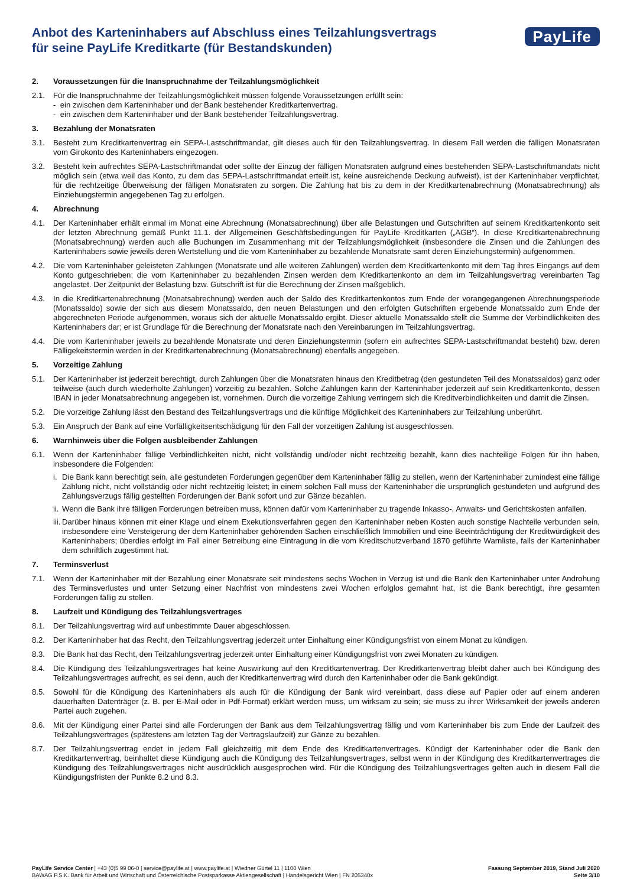Anbot des Karteninhabers auf Abschluss eines Teilzahlungsvertrags
für seine PayLife Kreditkarte (für Bestandskunden)
PayLife
2. Voraussetzungen für die Inanspruchnahme der Teilzahlungsmöglichkeit
2.1. Für die Inanspruchnahme der Teilzahlungsmöglichkeit müssen folgende Voraussetzungen erfüllt sein:
- ein zwischen dem Karteninhaber und der Bank bestehender Kreditkartenvertrag.
- ein zwischen dem Karteninhaber und der Bank bestehender Teilzahlungsvertrag.
3. Bezahlung der Monatsraten
3.1. Besteht zum Kreditkartenvertrag ein SEPA-Lastschriftmandat, gilt dieses auch für den Teilzahlungsvertrag. In diesem Fall werden die fälligen Monatsraten vom Girokonto des Karteninhabers eingezogen.
3.2. Besteht kein aufrechtes SEPA-Lastschriftmandat oder sollte der Einzug der fälligen Monatsraten aufgrund eines bestehenden SEPA-Lastschriftmandats nicht möglich sein (etwa weil das Konto, zu dem das SEPA-Lastschriftmandat erteilt ist, keine ausreichende Deckung aufweist), ist der Karteninhaber verpflichtet, für die rechtzeitige Überweisung der fälligen Monatsraten zu sorgen. Die Zahlung hat bis zu dem in der Kreditkartenabrechnung (Monatsabrechnung) als Einziehungstermin angegebenen Tag zu erfolgen.
4. Abrechnung
4.1. Der Karteninhaber erhält einmal im Monat eine Abrechnung (Monatsabrechnung) über alle Belastungen und Gutschriften auf seinem Kreditkartenkonto seit der letzten Abrechnung gemäß Punkt 11.1. der Allgemeinen Geschäftsbedingungen für PayLife Kreditkarten („AGB“). In diese Kreditkartenabrechnung (Monatsabrechnung) werden auch alle Buchungen im Zusammenhang mit der Teilzahlungsmöglichkeit (insbesondere die Zinsen und die Zahlungen des Karteninhabers sowie jeweils deren Wertstellung und die vom Karteninhaber zu bezahlende Monatsrate samt deren Einziehungstermin) aufgenommen.
4.2. Die vom Karteninhaber geleisteten Zahlungen (Monatsrate und alle weiteren Zahlungen) werden dem Kreditkartenkonto mit dem Tag ihres Eingangs auf dem Konto gutgeschrieben; die vom Karteninhaber zu bezahlenden Zinsen werden dem Kreditkartenkonto an dem im Teilzahlungsvertrag vereinbarten Tag angelastet. Der Zeitpunkt der Belastung bzw. Gutschrift ist für die Berechnung der Zinsen maßgeblich.
4.3. In die Kreditkartenabrechnung (Monatsabrechnung) werden auch der Saldo des Kreditkartenkontos zum Ende der vorangegangenen Abrechnungsperiode (Monatssaldo) sowie der sich aus diesem Monatssaldo, den neuen Belastungen und den erfolgten Gutschriften ergebende Monatssaldo zum Ende der abgerechneten Periode aufgenommen, woraus sich der aktuelle Monatssaldo ergibt. Dieser aktuelle Monatssaldo stellt die Summe der Verbindlichkeiten des Karteninhabers dar; er ist Grundlage für die Berechnung der Monatsrate nach den Vereinbarungen im Teilzahlungsvertrag.
4.4. Die vom Karteninhaber jeweils zu bezahlende Monatsrate und deren Einziehungstermin (sofern ein aufrechtes SEPA-Lastschriftmandat besteht) bzw. deren Fälligekeitstermin werden in der Kreditkartenabrechnung (Monatsabrechnung) ebenfalls angegeben.
5. Vorzeitige Zahlung
5.1. Der Karteninhaber ist jederzeit berechtigt, durch Zahlungen über die Monatsraten hinaus den Kreditbetrag (den gestundeten Teil des Monatssaldos) ganz oder teilweise (auch durch wiederholte Zahlungen) vorzeitig zu bezahlen. Solche Zahlungen kann der Karteninhaber jederzeit auf sein Kreditkartenkonto, dessen IBAN in jeder Monatsabrechnung angegeben ist, vornehmen. Durch die vorzeitige Zahlung verringern sich die Kreditverbindlichkeiten und damit die Zinsen.
5.2. Die vorzeitige Zahlung lässt den Bestand des Teilzahlungsvertrags und die künftige Möglichkeit des Karteninhabers zur Teilzahlung unberührt.
5.3. Ein Anspruch der Bank auf eine Vorfälligkeitsentschädigung für den Fall der vorzeitigen Zahlung ist ausgeschlossen.
6. Warnhinweis über die Folgen ausbleibender Zahlungen
6.1. Wenn der Karteninhaber fällige Verbindlichkeiten nicht, nicht vollständig und/oder nicht rechtzeitig bezahlt, kann dies nachteilige Folgen für ihn haben, insbesondere die Folgenden:
i.
Die Bank kann berechtigt sein, alle gestundeten Forderungen gegenüber dem Karteninhaber fällig zu stellen, wenn der Karteninhaber zumindest eine fällige Zahlung nicht, nicht vollständig oder nicht rechtzeitig leistet; in einem solchen Fall muss der Karteninhaber die ursprünglich gestundeten und aufgrund des Zahlungsverzugs fällig gestellten Forderungen der Bank sofort und zur Gänze bezahlen.
ii.
Wenn die Bank ihre fälligen Forderungen betreiben muss, können dafür vom Karteninhaber zu tragende Inkasso-, Anwalts- und Gerichtskosten anfallen.
iii.
Darüber hinaus können mit einer Klage und einem Exekutionsverfahren gegen den Karteninhaber neben Kosten auch sonstige Nachteile verbunden sein, insbesondere eine Versteigerung der dem Karteninhaber gehörenden Sachen einschließlich Immobilien und eine Beeinträchtigung der Kreditwürdigkeit des Karteninhabers; überdies erfolgt im Fall einer Betreibung eine Eintragung in die vom Kreditschutzverband 1870 geführte Warnliste, falls der Karteninhaber dem schriftlich zugestimmt hat.
7. Terminsverlust
7.1. Wenn der Karteninhaber mit der Bezahlung einer Monatsrate seit mindestens sechs Wochen in Verzug ist und die Bank den Karteninhaber unter Androhung des Terminsverlustes und unter Setzung einer Nachfrist von mindestens zwei Wochen erfolglos gemahnt hat, ist die Bank berechtigt, ihre gesamten Forderungen fällig zu stellen.
8. Laufzeit und Kündigung des Teilzahlungsvertrages
8.1. Der Teilzahlungsvertrag wird auf unbestimmte Dauer abgeschlossen.
8.2. Der Karteninhaber hat das Recht, den Teilzahlungsvertrag jederzeit unter Einhaltung einer Kündigungsfrist von einem Monat zu kündigen.
8.3. Die Bank hat das Recht, den Teilzahlungsvertrag jederzeit unter Einhaltung einer Kündigungsfrist von zwei Monaten zu kündigen.
8.4. Die Kündigung des Teilzahlungsvertrages hat keine Auswirkung auf den Kreditkartenvertrag. Der Kreditkartenvertrag bleibt daher auch bei Kündigung des Teilzahlungsvertrages aufrecht, es sei denn, auch der Kreditkartenvertrag wird durch den Karteninhaber oder die Bank gekündigt.
8.5. Sowohl für die Kündigung des Karteninhabers als auch für die Kündigung der Bank wird vereinbart, dass diese auf Papier oder auf einem anderen dauerhaften Datenträger (z. B. per E-Mail oder in Pdf-Format) erklärt werden muss, um wirksam zu sein; sie muss zu ihrer Wirksamkeit der jeweils anderen Partei auch zugehen.
8.6. Mit der Kündigung einer Partei sind alle Forderungen der Bank aus dem Teilzahlungsvertrag fällig und vom Karteninhaber bis zum Ende der Laufzeit des Teilzahlungsvertrages (spätestens am letzten Tag der Vertragslaufzeit) zur Gänze zu bezahlen.
8.7. Der Teilzahlungsvertrag endet in jedem Fall gleichzeitig mit dem Ende des Kreditkartenvertrages. Kündigt der Karteninhaber oder die Bank den Kreditkartenvertrag, beinhaltet diese Kündigung auch die Kündigung des Teilzahlungsvertrages, selbst wenn in der Kündigung des Kreditkartenvertrages die Kündigung des Teilzahlungsvertrages nicht ausdrücklich ausgesprochen wird. Für die Kündigung des Teilzahlungsvertrages gelten auch in diesem Fall die Kündigungsfristen der Punkte 8.2 und 8.3.
PayLife Service Center | +43 (0)5 99 06-0 | service@paylife.at | www.paylife.at | Wiedner Gürtel 11 | 1100 Wien
BAWAG P.S.K. Bank für Arbeit und Wirtschaft und Österreichische Postsparkasse Aktiengesellschaft | Handelsgericht Wien | FN 205340x
Fassung September 2019, Stand Juli 2020
Seite 3/10